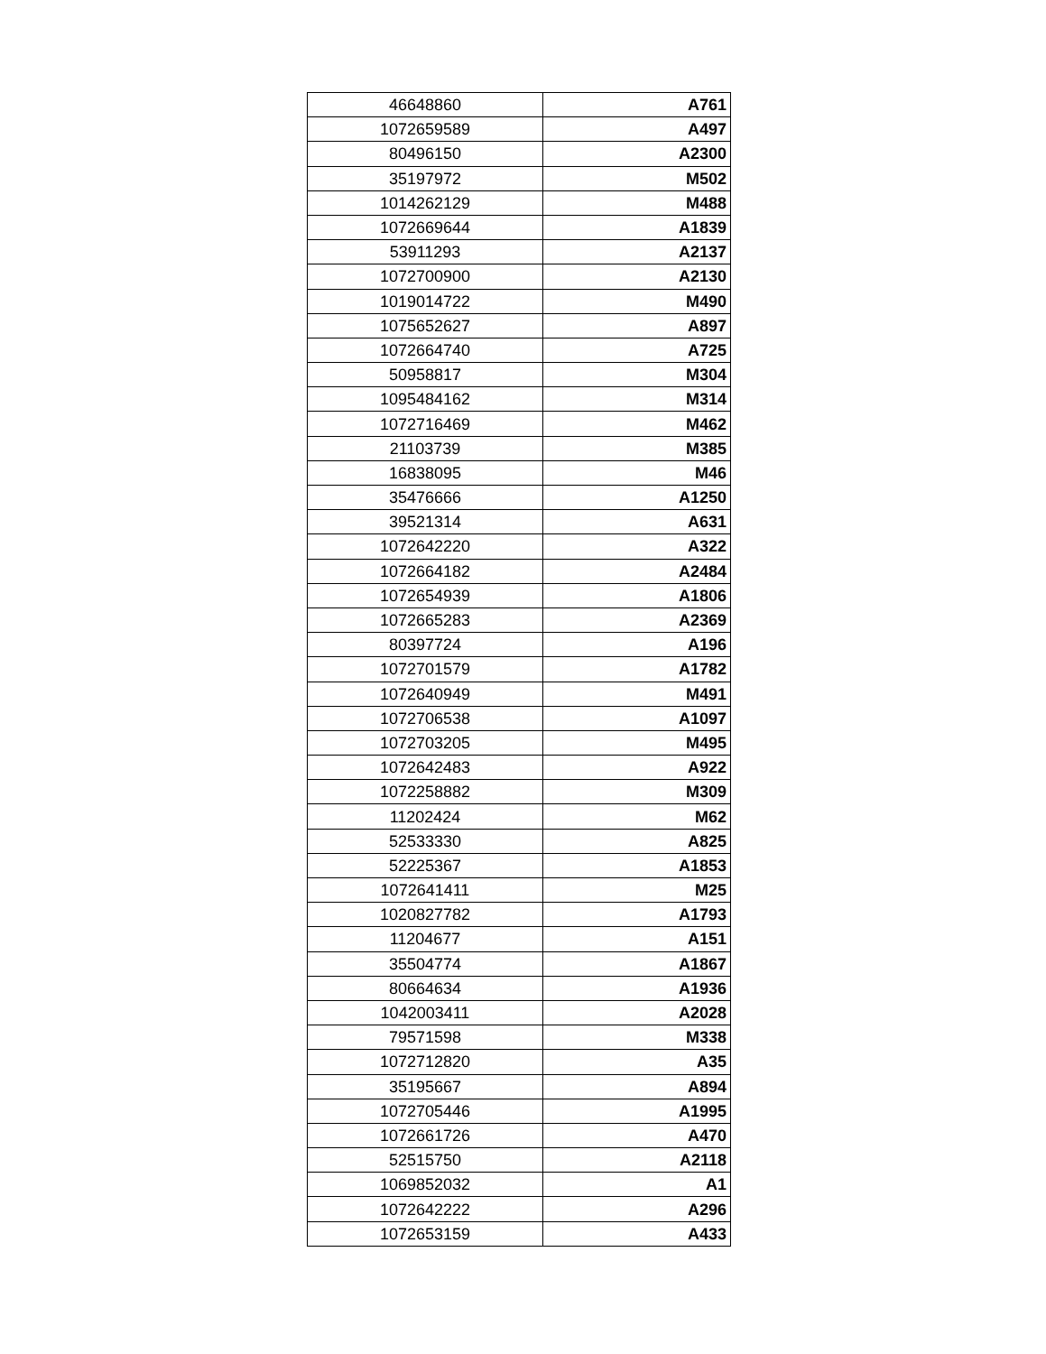| 46648860 | A761 |
| 1072659589 | A497 |
| 80496150 | A2300 |
| 35197972 | M502 |
| 1014262129 | M488 |
| 1072669644 | A1839 |
| 53911293 | A2137 |
| 1072700900 | A2130 |
| 1019014722 | M490 |
| 1075652627 | A897 |
| 1072664740 | A725 |
| 50958817 | M304 |
| 1095484162 | M314 |
| 1072716469 | M462 |
| 21103739 | M385 |
| 16838095 | M46 |
| 35476666 | A1250 |
| 39521314 | A631 |
| 1072642220 | A322 |
| 1072664182 | A2484 |
| 1072654939 | A1806 |
| 1072665283 | A2369 |
| 80397724 | A196 |
| 1072701579 | A1782 |
| 1072640949 | M491 |
| 1072706538 | A1097 |
| 1072703205 | M495 |
| 1072642483 | A922 |
| 1072258882 | M309 |
| 11202424 | M62 |
| 52533330 | A825 |
| 52225367 | A1853 |
| 1072641411 | M25 |
| 1020827782 | A1793 |
| 11204677 | A151 |
| 35504774 | A1867 |
| 80664634 | A1936 |
| 1042003411 | A2028 |
| 79571598 | M338 |
| 1072712820 | A35 |
| 35195667 | A894 |
| 1072705446 | A1995 |
| 1072661726 | A470 |
| 52515750 | A2118 |
| 1069852032 | A1 |
| 1072642222 | A296 |
| 1072653159 | A433 |